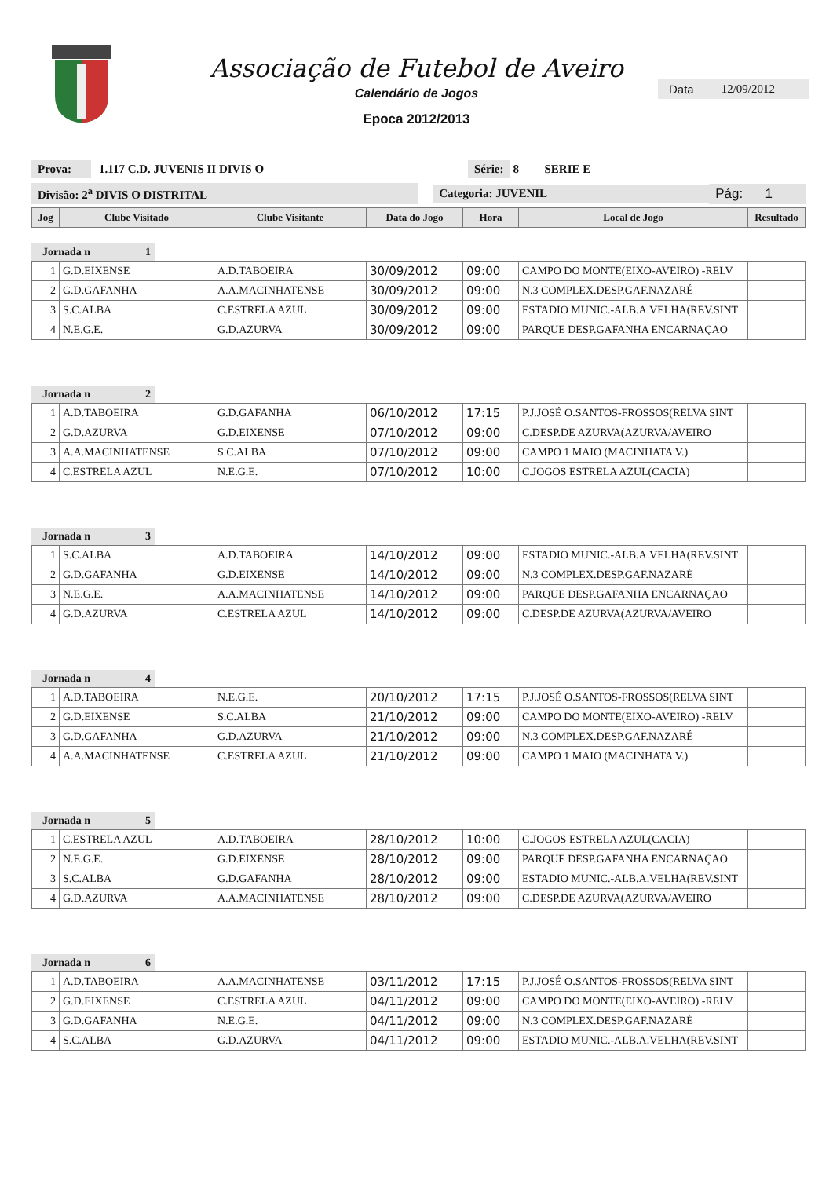Associação de Futebol de Aveiro
Calendário de Jogos
Epoca 2012/2013
Data 12/09/2012
Prova: 1.117 C.D. JUVENIS II DIVIS O Série: 8 SERIE E
Divisão: 2<sup>a</sup> DIVIS O DISTRITAL Categoria: JUVENIL Pág: 1
| Jog | Clube Visitado | Clube Visitante | Data do Jogo | Hora | Local de Jogo | Resultado |
| --- | --- | --- | --- | --- | --- | --- |
Jornada n 1
| 1 | G.D.EIXENSE | A.D.TABOEIRA | 30/09/2012 | 09:00 | CAMPO DO MONTE(EIXO-AVEIRO) -RELV | |
| 2 | G.D.GAFANHA | A.A.MACINHATENSE | 30/09/2012 | 09:00 | N.3 COMPLEX.DESP.GAF.NAZARÉ | |
| 3 | S.C.ALBA | C.ESTRELA AZUL | 30/09/2012 | 09:00 | ESTADIO MUNIC.-ALB.A.VELHA(REV.SINT | |
| 4 | N.E.G.E. | G.D.AZURVA | 30/09/2012 | 09:00 | PARQUE DESP.GAFANHA ENCARNAÇAO | |
Jornada n 2
| 1 | A.D.TABOEIRA | G.D.GAFANHA | 06/10/2012 | 17:15 | P.J.JOSÉ O.SANTOS-FROSSOS(RELVA SINT | |
| 2 | G.D.AZURVA | G.D.EIXENSE | 07/10/2012 | 09:00 | C.DESP.DE AZURVA(AZURVA/AVEIRO | |
| 3 | A.A.MACINHATENSE | S.C.ALBA | 07/10/2012 | 09:00 | CAMPO 1 MAIO (MACINHATA V.) | |
| 4 | C.ESTRELA AZUL | N.E.G.E. | 07/10/2012 | 10:00 | C.JOGOS ESTRELA AZUL(CACIA) | |
Jornada n 3
| 1 | S.C.ALBA | A.D.TABOEIRA | 14/10/2012 | 09:00 | ESTADIO MUNIC.-ALB.A.VELHA(REV.SINT | |
| 2 | G.D.GAFANHA | G.D.EIXENSE | 14/10/2012 | 09:00 | N.3 COMPLEX.DESP.GAF.NAZARÉ | |
| 3 | N.E.G.E. | A.A.MACINHATENSE | 14/10/2012 | 09:00 | PARQUE DESP.GAFANHA ENCARNAÇAO | |
| 4 | G.D.AZURVA | C.ESTRELA AZUL | 14/10/2012 | 09:00 | C.DESP.DE AZURVA(AZURVA/AVEIRO | |
Jornada n 4
| 1 | A.D.TABOEIRA | N.E.G.E. | 20/10/2012 | 17:15 | P.J.JOSÉ O.SANTOS-FROSSOS(RELVA SINT | |
| 2 | G.D.EIXENSE | S.C.ALBA | 21/10/2012 | 09:00 | CAMPO DO MONTE(EIXO-AVEIRO) -RELV | |
| 3 | G.D.GAFANHA | G.D.AZURVA | 21/10/2012 | 09:00 | N.3 COMPLEX.DESP.GAF.NAZARÉ | |
| 4 | A.A.MACINHATENSE | C.ESTRELA AZUL | 21/10/2012 | 09:00 | CAMPO 1 MAIO (MACINHATA V.) | |
Jornada n 5
| 1 | C.ESTRELA AZUL | A.D.TABOEIRA | 28/10/2012 | 10:00 | C.JOGOS ESTRELA AZUL(CACIA) | |
| 2 | N.E.G.E. | G.D.EIXENSE | 28/10/2012 | 09:00 | PARQUE DESP.GAFANHA ENCARNAÇAO | |
| 3 | S.C.ALBA | G.D.GAFANHA | 28/10/2012 | 09:00 | ESTADIO MUNIC.-ALB.A.VELHA(REV.SINT | |
| 4 | G.D.AZURVA | A.A.MACINHATENSE | 28/10/2012 | 09:00 | C.DESP.DE AZURVA(AZURVA/AVEIRO | |
Jornada n 6
| 1 | A.D.TABOEIRA | A.A.MACINHATENSE | 03/11/2012 | 17:15 | P.J.JOSÉ O.SANTOS-FROSSOS(RELVA SINT | |
| 2 | G.D.EIXENSE | C.ESTRELA AZUL | 04/11/2012 | 09:00 | CAMPO DO MONTE(EIXO-AVEIRO) -RELV | |
| 3 | G.D.GAFANHA | N.E.G.E. | 04/11/2012 | 09:00 | N.3 COMPLEX.DESP.GAF.NAZARÉ | |
| 4 | S.C.ALBA | G.D.AZURVA | 04/11/2012 | 09:00 | ESTADIO MUNIC.-ALB.A.VELHA(REV.SINT | |